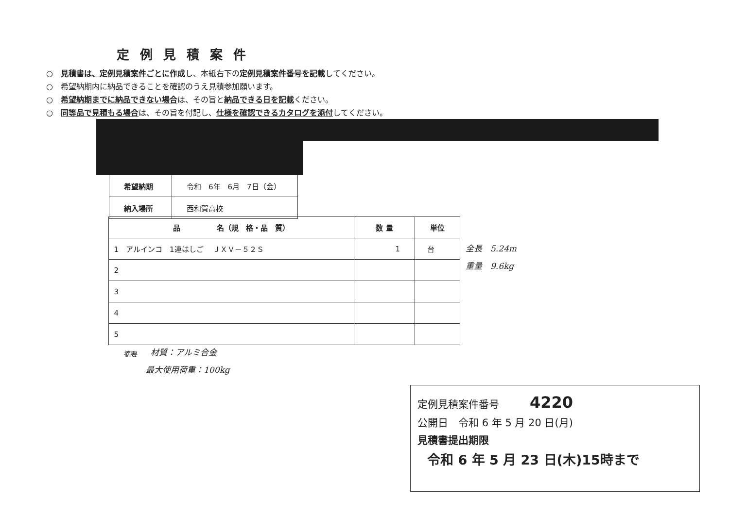定例見積案件
○　見積書は、定例見積案件ごとに作成し、本紙右下の定例見積案件番号を記載してください。
○　希望納期内に納品できることを確認のうえ見積参加願います。
○　希望納期までに納品できない場合は、その旨と納品できる日を記載ください。
○　同等品で見積もる場合は、その旨を付記し、仕様を確認できるカタログを添付してください。
| 希望納期 | 令和 6年 6月 7日（金） |
| 納入場所 | 西和賀高校 |
| 品 名（規 格・品 質） | 数 量 | 単位 |
| --- | --- | --- |
| 1 アルインコ 1連はしご ＪＸＶ－５２Ｓ | 1 | 台 |
| 2 | | |
| 3 | | |
| 4 | | |
| 5 | | |
全長　5.24m
重量　9.6kg
摘要 材質：アルミ合金
最大使用荷重：100kg
定例見積案件番号　　　4220
公開日　令和 6 年 5 月 20 日(月)
見積書提出期限
令和 6 年 5 月 23 日(木)15時まで